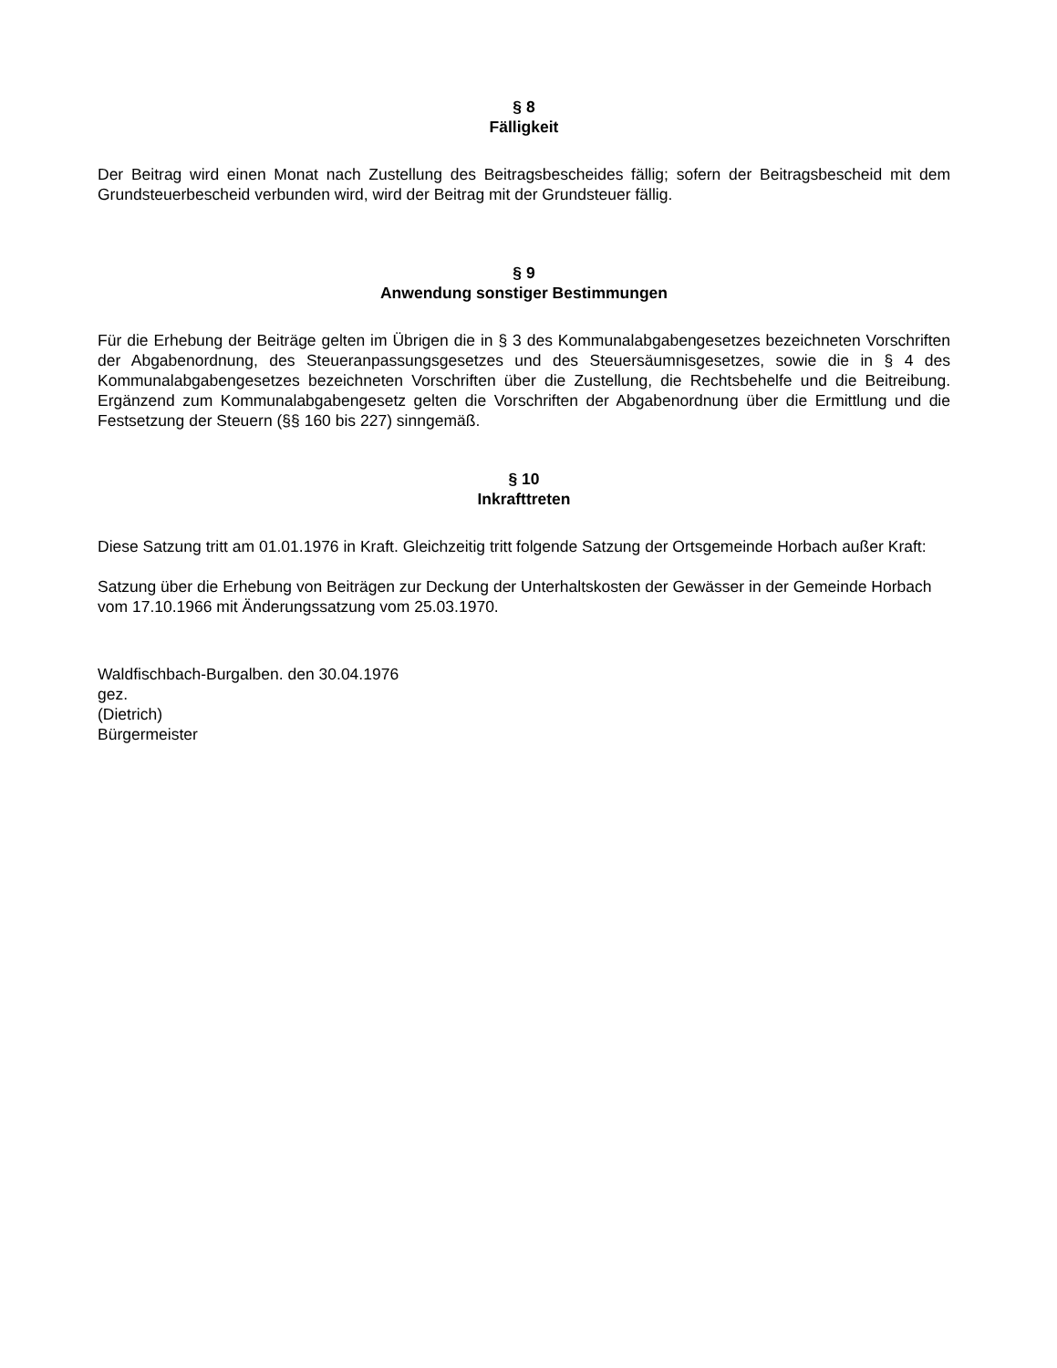§ 8
Fälligkeit
Der Beitrag wird einen Monat nach Zustellung des Beitragsbescheides fällig; sofern der Beitragsbescheid mit dem Grundsteuerbescheid verbunden wird, wird der Beitrag mit der Grundsteuer fällig.
§ 9
Anwendung sonstiger Bestimmungen
Für die Erhebung der Beiträge gelten im Übrigen die in § 3 des Kommunalabgabengesetzes bezeichneten Vorschriften der Abgabenordnung, des Steueranpassungsgesetzes und des Steuersäumnisgesetzes, sowie die in § 4 des Kommunalabgabengesetzes bezeichneten Vorschriften über die Zustellung, die Rechtsbehelfe und die Beitreibung. Ergänzend zum Kommunalabgabengesetz gelten die Vorschriften der Abgabenordnung über die Ermittlung und die Festsetzung der Steuern (§§ 160 bis 227) sinngemäß.
§ 10
Inkrafttreten
Diese Satzung tritt am 01.01.1976 in Kraft. Gleichzeitig tritt folgende Satzung der Ortsgemeinde Horbach außer Kraft:
Satzung über die Erhebung von Beiträgen zur Deckung der Unterhaltskosten der Gewässer in der Gemeinde Horbach vom 17.10.1966 mit Änderungssatzung vom 25.03.1970.
Waldfischbach-Burgalben. den 30.04.1976
gez.
(Dietrich)
Bürgermeister